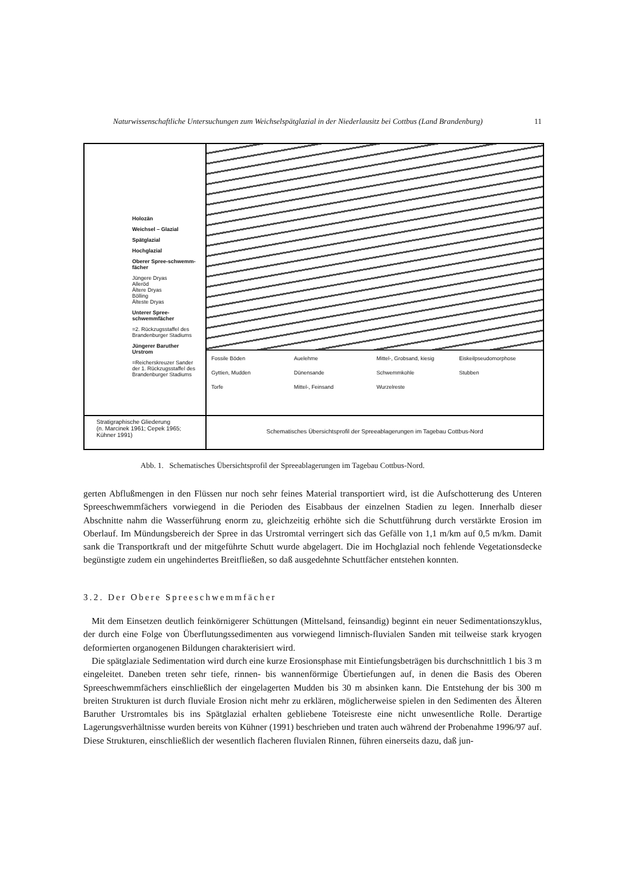Naturwissenschaftliche Untersuchungen zum Weichselspätglazial in der Niederlausitz bei Cottbus (Land Brandenburg) 11
Holozän
Weichsel – Glazial
Spätglazial
Hochglazial
Oberer Spree-schwemm-fächer
Jüngere Dryas
Alleröd
Ältere Dryas
Bölling
Älteste Dryas
Unterer Spree-schwemmfächer
=2. Rückzugsstaffel des Brandenburger Stadiums
Jüngerer Baruther Urstrom
=Reicherskreuzer Sander der 1. Rückzugsstaffel des Brandenburger Stadiums
Fossile Böden Auelehme Mittel-, Grobsand, kiesig Eiskeilpseudomorphose Gyttien, Mudden Dünensande Schwemmkohle Stubben Torfe Mittel-, Feinsand Wurzelreste
Stratigraphische Gliederung
(n. Marcinek 1961; Cepek 1965; Kühner 1991)
Schematisches Übersichtsprofil der Spreeablagerungen im Tagebau Cottbus-Nord
Abb. 1. Schematisches Übersichtsprofil der Spreeablagerungen im Tagebau Cottbus-Nord.
gerten Abflußmengen in den Flüssen nur noch sehr feines Material transportiert wird, ist die Aufschotterung des Unteren Spreeschwemmfächers vorwiegend in die Perioden des Eisabbaus der einzelnen Stadien zu legen. Innerhalb dieser Abschnitte nahm die Wasserführung enorm zu, gleichzeitig erhöhte sich die Schuttführung durch verstärkte Erosion im Oberlauf. Im Mündungsbereich der Spree in das Urstromtal verringert sich das Gefälle von 1,1 m/km auf 0,5 m/km. Damit sank die Transportkraft und der mitgeführte Schutt wurde abgelagert. Die im Hochglazial noch fehlende Vegetationsdecke begünstigte zudem ein ungehindertes Breitfließen, so daß ausgedehnte Schuttfächer entstehen konnten.
3.2. Der Obere Spreeschwemmfächer
Mit dem Einsetzen deutlich feinkörnigerer Schüttungen (Mittelsand, feinsandig) beginnt ein neuer Sedimentationszyklus, der durch eine Folge von Überflutungssedimenten aus vorwiegend limnisch-fluvialen Sanden mit teilweise stark kryogen deformierten organogenen Bildungen charakterisiert wird.
Die spätglaziale Sedimentation wird durch eine kurze Erosionsphase mit Eintiefungsbeträgen bis durchschnittlich 1 bis 3 m eingeleitet. Daneben treten sehr tiefe, rinnen- bis wannenförmige Übertiefungen auf, in denen die Basis des Oberen Spreeschwemmfächers einschließlich der eingelagerten Mudden bis 30 m absinken kann. Die Entstehung der bis 300 m breiten Strukturen ist durch fluviale Erosion nicht mehr zu erklären, möglicherweise spielen in den Sedimenten des Älteren Baruther Urstromtales bis ins Spätglazial erhalten gebliebene Toteisreste eine nicht unwesentliche Rolle. Derartige Lagerungsverhältnisse wurden bereits von Kühner (1991) beschrieben und traten auch während der Probenahme 1996/97 auf. Diese Strukturen, einschließlich der wesentlich flacheren fluvialen Rinnen, führen einerseits dazu, daß jun-